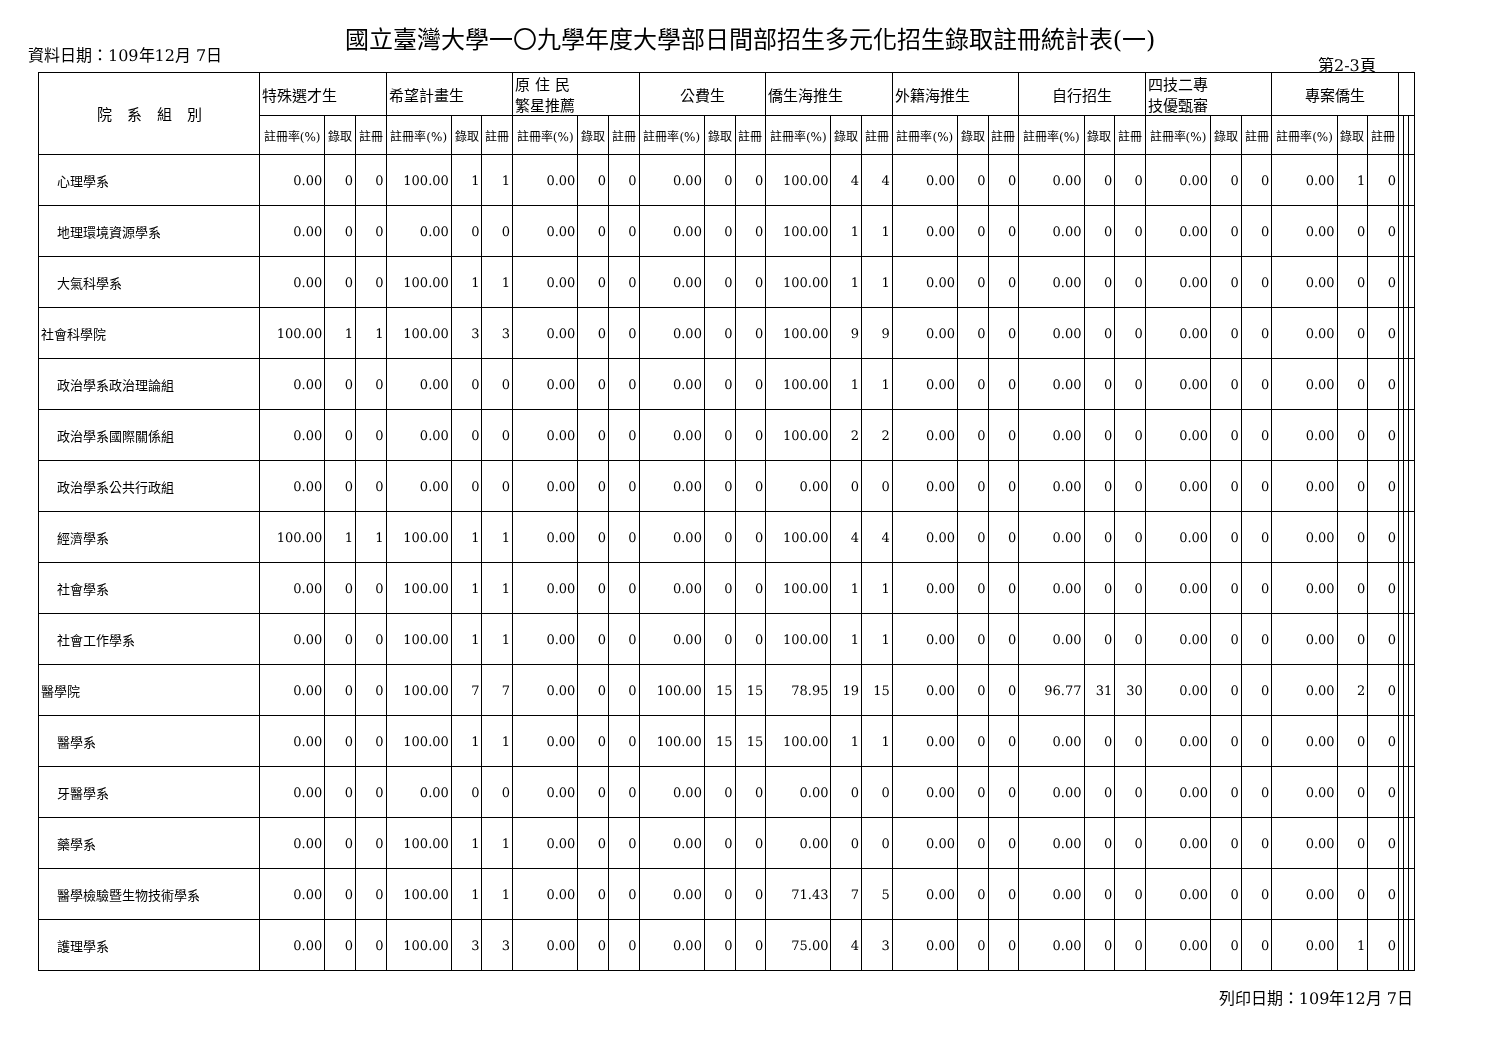國立臺灣大學一〇九學年度大學部日間部招生多元化招生錄取註冊統計表(一)
資料日期：109年12月 7日
第2-3頁
| 院 系 組 別 | 特殊選才生 | | | 希望計畫生 | | | 原 住 民 繁星推薦 | | | 公費生 | | | 僑生海推生 | | | 外籍海推生 | | | 自行招生 | | | 四技二專 技優甄審 | | | 專案僑生 | | | | | |
| --- | --- | --- | --- | --- | --- | --- | --- | --- | --- | --- | --- | --- | --- | --- | --- | --- | --- | --- | --- | --- | --- | --- | --- | --- | --- | --- | --- | --- | --- | --- |
| | 註冊率(%) | 錄取 | 註冊 | 註冊率(%) | 錄取 | 註冊 | 註冊率(%) | 錄取 | 註冊 | 註冊率(%) | 錄取 | 註冊 | 註冊率(%) | 錄取 | 註冊 | 註冊率(%) | 錄取 | 註冊 | 註冊率(%) | 錄取 | 註冊 | 註冊率(%) | 錄取 | 註冊 | 註冊率(%) | 錄取 | 註冊 | | | |
| 心理學系 | 0.00 | 0 | 0 | 100.00 | 1 | 1 | 0.00 | 0 | 0 | 0.00 | 0 | 0 | 100.00 | 4 | 4 | 0.00 | 0 | 0 | 0.00 | 0 | 0 | 0.00 | 0 | 0 | 0.00 | 1 | 0 | | | |
| 地理環境資源學系 | 0.00 | 0 | 0 | 0.00 | 0 | 0 | 0.00 | 0 | 0 | 0.00 | 0 | 0 | 100.00 | 1 | 1 | 0.00 | 0 | 0 | 0.00 | 0 | 0 | 0.00 | 0 | 0 | 0.00 | 0 | 0 | | | |
| 大氣科學系 | 0.00 | 0 | 0 | 100.00 | 1 | 1 | 0.00 | 0 | 0 | 0.00 | 0 | 0 | 100.00 | 1 | 1 | 0.00 | 0 | 0 | 0.00 | 0 | 0 | 0.00 | 0 | 0 | 0.00 | 0 | 0 | | | |
| 社會科學院 | 100.00 | 1 | 1 | 100.00 | 3 | 3 | 0.00 | 0 | 0 | 0.00 | 0 | 0 | 100.00 | 9 | 9 | 0.00 | 0 | 0 | 0.00 | 0 | 0 | 0.00 | 0 | 0 | 0.00 | 0 | 0 | | | |
| 政治學系政治理論組 | 0.00 | 0 | 0 | 0.00 | 0 | 0 | 0.00 | 0 | 0 | 0.00 | 0 | 0 | 100.00 | 1 | 1 | 0.00 | 0 | 0 | 0.00 | 0 | 0 | 0.00 | 0 | 0 | 0.00 | 0 | 0 | | | |
| 政治學系國際關係組 | 0.00 | 0 | 0 | 0.00 | 0 | 0 | 0.00 | 0 | 0 | 0.00 | 0 | 0 | 100.00 | 2 | 2 | 0.00 | 0 | 0 | 0.00 | 0 | 0 | 0.00 | 0 | 0 | 0.00 | 0 | 0 | | | |
| 政治學系公共行政組 | 0.00 | 0 | 0 | 0.00 | 0 | 0 | 0.00 | 0 | 0 | 0.00 | 0 | 0 | 0.00 | 0 | 0 | 0.00 | 0 | 0 | 0.00 | 0 | 0 | 0.00 | 0 | 0 | 0.00 | 0 | 0 | | | |
| 經濟學系 | 100.00 | 1 | 1 | 100.00 | 1 | 1 | 0.00 | 0 | 0 | 0.00 | 0 | 0 | 100.00 | 4 | 4 | 0.00 | 0 | 0 | 0.00 | 0 | 0 | 0.00 | 0 | 0 | 0.00 | 0 | 0 | | | |
| 社會學系 | 0.00 | 0 | 0 | 100.00 | 1 | 1 | 0.00 | 0 | 0 | 0.00 | 0 | 0 | 100.00 | 1 | 1 | 0.00 | 0 | 0 | 0.00 | 0 | 0 | 0.00 | 0 | 0 | 0.00 | 0 | 0 | | | |
| 社會工作學系 | 0.00 | 0 | 0 | 100.00 | 1 | 1 | 0.00 | 0 | 0 | 0.00 | 0 | 0 | 100.00 | 1 | 1 | 0.00 | 0 | 0 | 0.00 | 0 | 0 | 0.00 | 0 | 0 | 0.00 | 0 | 0 | | | |
| 醫學院 | 0.00 | 0 | 0 | 100.00 | 7 | 7 | 0.00 | 0 | 0 | 100.00 | 15 | 15 | 78.95 | 19 | 15 | 0.00 | 0 | 0 | 96.77 | 31 | 30 | 0.00 | 0 | 0 | 0.00 | 2 | 0 | | | |
| 醫學系 | 0.00 | 0 | 0 | 100.00 | 1 | 1 | 0.00 | 0 | 0 | 100.00 | 15 | 15 | 100.00 | 1 | 1 | 0.00 | 0 | 0 | 0.00 | 0 | 0 | 0.00 | 0 | 0 | 0.00 | 0 | 0 | | | |
| 牙醫學系 | 0.00 | 0 | 0 | 0.00 | 0 | 0 | 0.00 | 0 | 0 | 0.00 | 0 | 0 | 0.00 | 0 | 0 | 0.00 | 0 | 0 | 0.00 | 0 | 0 | 0.00 | 0 | 0 | 0.00 | 0 | 0 | | | |
| 藥學系 | 0.00 | 0 | 0 | 100.00 | 1 | 1 | 0.00 | 0 | 0 | 0.00 | 0 | 0 | 0.00 | 0 | 0 | 0.00 | 0 | 0 | 0.00 | 0 | 0 | 0.00 | 0 | 0 | 0.00 | 0 | 0 | | | |
| 醫學檢驗暨生物技術學系 | 0.00 | 0 | 0 | 100.00 | 1 | 1 | 0.00 | 0 | 0 | 0.00 | 0 | 0 | 71.43 | 7 | 5 | 0.00 | 0 | 0 | 0.00 | 0 | 0 | 0.00 | 0 | 0 | 0.00 | 0 | 0 | | | |
| 護理學系 | 0.00 | 0 | 0 | 100.00 | 3 | 3 | 0.00 | 0 | 0 | 0.00 | 0 | 0 | 75.00 | 4 | 3 | 0.00 | 0 | 0 | 0.00 | 0 | 0 | 0.00 | 0 | 0 | 0.00 | 1 | 0 | | | |
列印日期：109年12月 7日